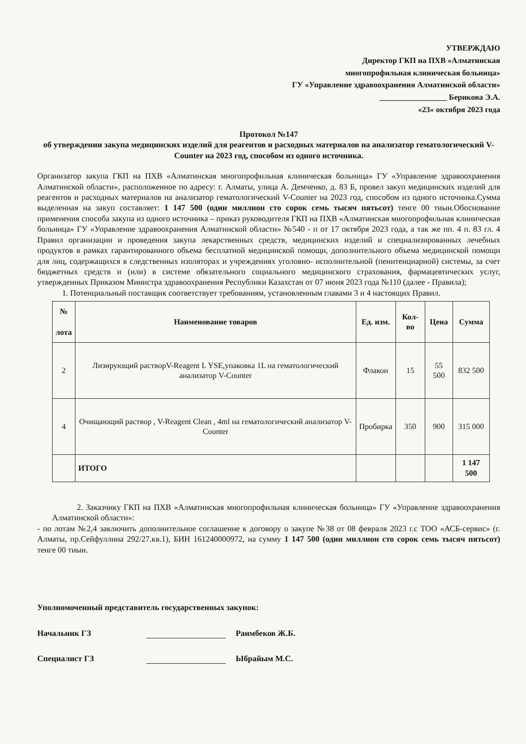УТВЕРЖДАЮ
Директор ГКП на ПХВ «Алматинская
многопрофильная клиническая больница»
ГУ «Управление здравоохранения Алматинской области»
_________________ Берикова Э.А.
«23» октября 2023 года
Протокол №147
об утверждении закупа медицинских изделий для реагентов и расходных материалов на анализатор гематологический V-Counter на 2023 год, способом из одного источника.
Организатор закупа ГКП на ПХВ «Алматинская многопрофильная клиническая больница» ГУ «Управление здравоохранения Алматинской области», расположенное по адресу: г. Алматы, улица А. Демченко, д. 83 Б, провел закуп медицинских изделий для реагентов и расходных материалов на анализатор гематологический V-Counter на 2023 год, способом из одного источника.Сумма выделенная на закуп составляет: 1 147 500 (один миллион сто сорок семь тысяч пятьсот) тенге 00 тиын.Обоснование применения способа закупа из одного источника – приказ руководителя ГКП на ПХВ «Алматинская многопрофильная клиническая больница» ГУ «Управление здравоохранения Алматинской области» №540 - п от 17 октября 2023 года, а так же пп. 4 п. 83 гл. 4 Правил организации и проведения закупа лекарственных средств, медицинских изделий и специализированных лечебных продуктов в рамках гарантированного объема бесплатной медицинской помощи, дополнительного объема медицинской помощи для лиц, содержащихся в следственных изоляторах и учреждениях уголовно- исполнительной (пенитенциарной) системы, за счет бюджетных средств и (или) в системе обязательного социального медицинского страхования, фармацевтических услуг, утвержденных Приказом Министра здравоохранения Республики Казахстан от 07 июня 2023 года №110 (далее - Правила);
1. Потенциальный поставщик соответствует требованиям, установленным главами 3 и 4 настоящих Правил.
| № лота | Наименование товаров | Ед. изм. | Кол-во | Цена | Сумма |
| --- | --- | --- | --- | --- | --- |
| 2 | Лизирующий растворV-Reagent L YSE,упаковка 1L на гематологический анализатор V-Counter | Флакон | 15 | 55 500 | 832 500 |
| 4 | Очищающий раствор , V-Reagent Clean , 4ml на гематологический анализатор V-Counter | Пробирка | 350 | 900 | 315 000 |
| | ИТОГО | | | | 1 147 500 |
2. Заказчику ГКП на ПХВ «Алматинская многопрофильная клиническая больница» ГУ «Управление здравоохранения Алматинской области»:
- по лотам №2,4 заключить дополнительное соглашение к договору о закупе №38 от 08 февраля 2023 г.с ТОО «АСБ-сервис» (г. Алматы, пр.Сейфуллина 292/27.кв.1), БИН 161240000972, на сумму 1 147 500 (один миллион сто сорок семь тысяч пятьсот) тенге 00 тиын.
Уполномоченный представитель государственных закупок:
Начальник ГЗ Раимбеков Ж.Б.
Специалист ГЗ Ыбрайым М.С.